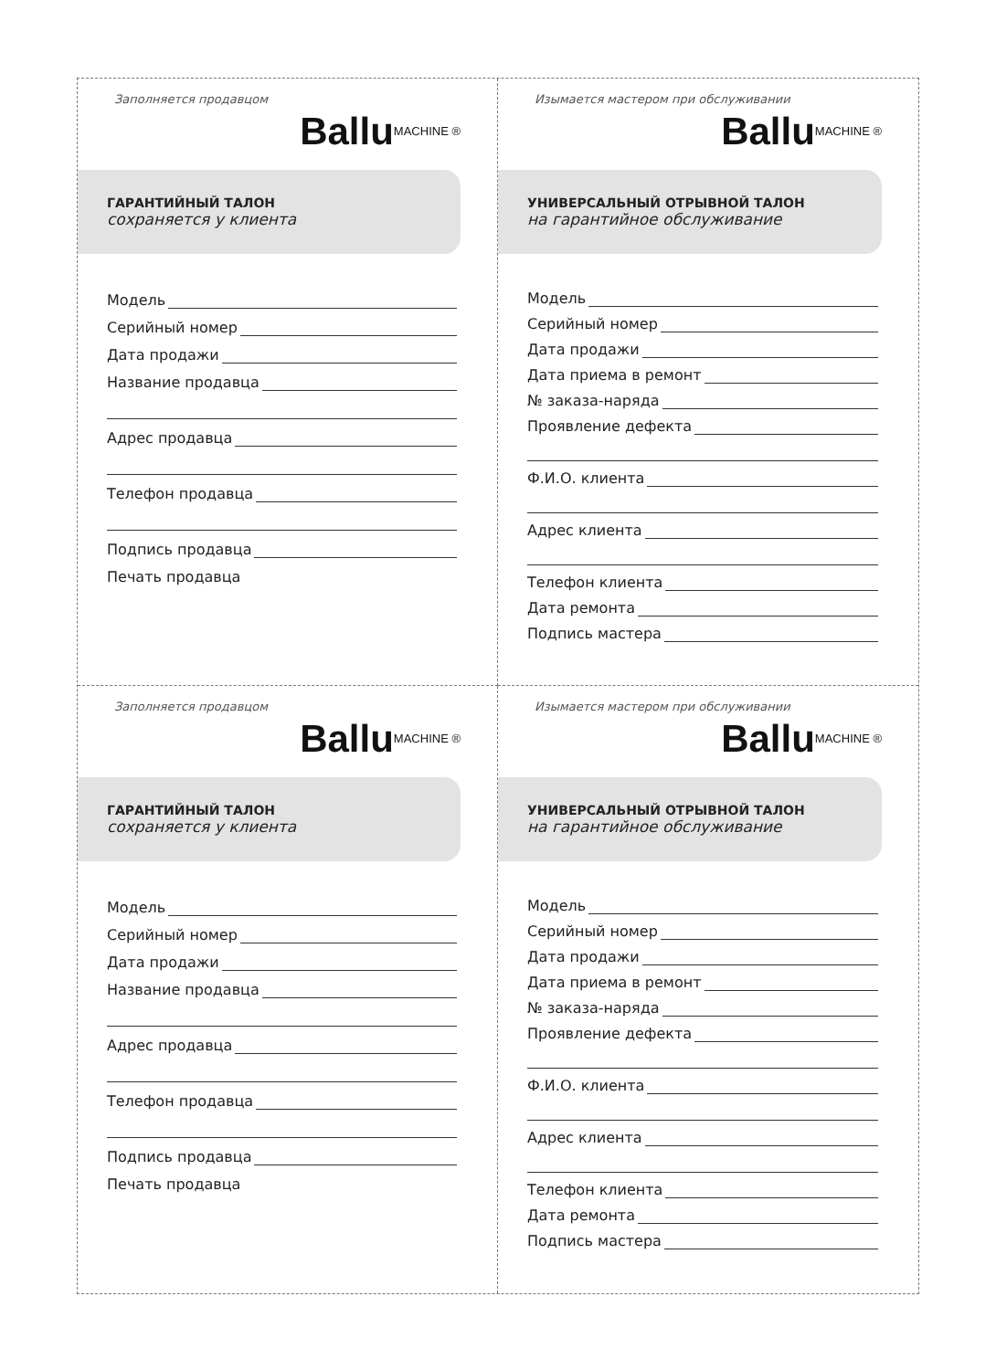Заполняется продавцом
Ballu<sup>MACHINE ®</sup>
ГАРАНТИЙНЫЙ ТАЛОН
сохраняется у клиента
Модель
Серийный номер
Дата продажи
Название продавца
Адрес продавца
Телефон продавца
Подпись продавца
Печать продавца
Изымается мастером при обслуживании
Ballu<sup>MACHINE ®</sup>
УНИВЕРСАЛЬНЫЙ ОТРЫВНОЙ ТАЛОН
на гарантийное обслуживание
Модель
Серийный номер
Дата продажи
Дата приема в ремонт
№ заказа-наряда
Проявление дефекта
Ф.И.О. клиента
Адрес клиента
Телефон клиента
Дата ремонта
Подпись мастера
Заполняется продавцом
Ballu<sup>MACHINE ®</sup>
ГАРАНТИЙНЫЙ ТАЛОН
сохраняется у клиента
Модель
Серийный номер
Дата продажи
Название продавца
Адрес продавца
Телефон продавца
Подпись продавца
Печать продавца
Изымается мастером при обслуживании
Ballu<sup>MACHINE ®</sup>
УНИВЕРСАЛЬНЫЙ ОТРЫВНОЙ ТАЛОН
на гарантийное обслуживание
Модель
Серийный номер
Дата продажи
Дата приема в ремонт
№ заказа-наряда
Проявление дефекта
Ф.И.О. клиента
Адрес клиента
Телефон клиента
Дата ремонта
Подпись мастера